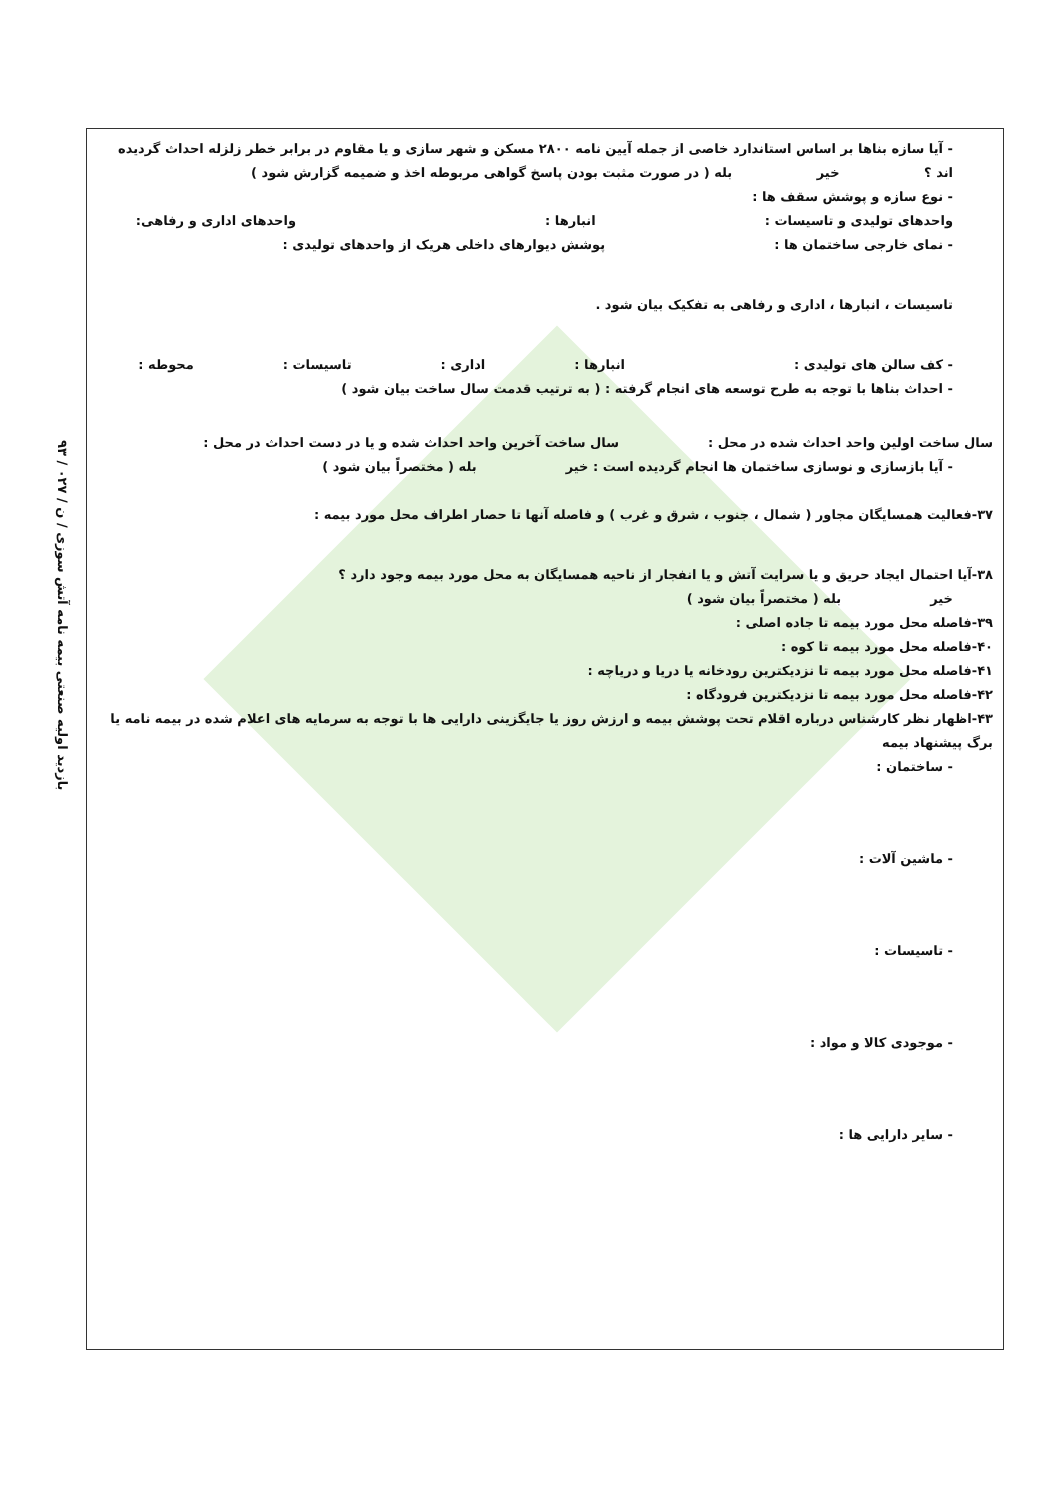۹۳ / بازدید اولیه صنعتی بیمه نامه آتش سوزی / ن / ۰۲۷
- آیا سازه بناها بر اساس استاندارد خاصی از جمله آیین نامه ۲۸۰۰ مسکن و شهر سازی و یا مقاوم در برابر خطر زلزله احداث گردیده اند ؟ خیر بله ( در صورت مثبت بودن پاسخ گواهی مربوطه اخذ و ضمیمه گزارش شود )
- نوع سازه و پوشش سقف ها :
واحدهای تولیدی و تاسیسات : انبارها : واحدهای اداری و رفاهی:
- نمای خارجی ساختمان ها : پوشش دیوارهای داخلی هریک از واحدهای تولیدی :
تاسیسات ، انبارها ، اداری و رفاهی به تفکیک بیان شود .
- کف سالن های تولیدی : انبارها : اداری : تاسیسات : محوطه :
- احداث بناها با توجه به طرح توسعه های انجام گرفته : ( به ترتیب قدمت سال ساخت بیان شود )
سال ساخت اولین واحد احداث شده در محل : سال ساخت آخرین واحد احداث شده و یا در دست احداث در محل :
- آیا بازسازی و نوسازی ساختمان ها انجام گردیده است : خیر بله ( مختصراً بیان شود )
۳۷-فعالیت همسایگان مجاور ( شمال ، جنوب ، شرق و غرب ) و فاصله آنها تا حصار اطراف محل مورد بیمه :
۳۸-آیا احتمال ایجاد حریق و یا سرایت آتش و یا انفجار از ناحیه همسایگان به محل مورد بیمه وجود دارد ؟
خیر بله ( مختصراً بیان شود )
۳۹-فاصله محل مورد بیمه تا جاده اصلی :
۴۰-فاصله محل مورد بیمه تا کوه :
۴۱-فاصله محل مورد بیمه تا نزدیکترین رودخانه یا دریا و دریاچه :
۴۲-فاصله محل مورد بیمه تا نزدیکترین فرودگاه :
۴۳-اظهار نظر کارشناس درباره اقلام تحت پوشش بیمه و ارزش روز یا جایگزینی دارایی ها با توجه به سرمایه های اعلام شده در بیمه نامه یا برگ پیشنهاد بیمه
- ساختمان :
- ماشین آلات :
- تاسیسات :
- موجودی کالا و مواد :
- سایر دارایی ها :